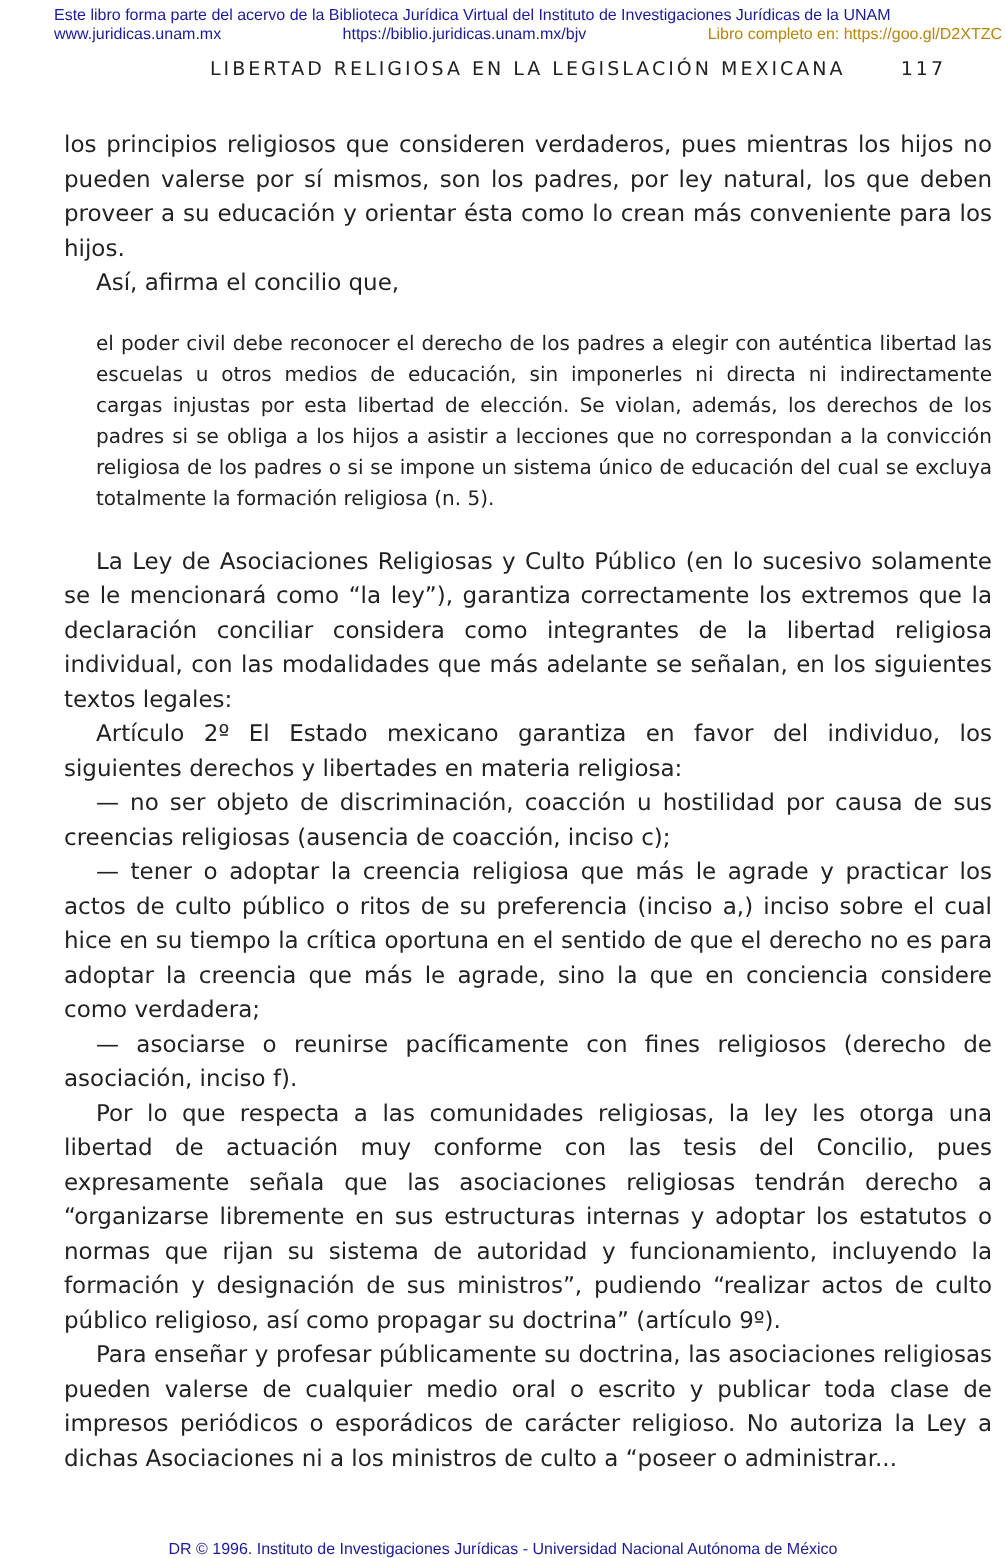Este libro forma parte del acervo de la Biblioteca Jurídica Virtual del Instituto de Investigaciones Jurídicas de la UNAM
www.juridicas.unam.mx https://biblio.juridicas.unam.mx/bjv Libro completo en: https://goo.gl/D2XTZC
LIBERTAD RELIGIOSA EN LA LEGISLACIÓN MEXICANA 117
los principios religiosos que consideren verdaderos, pues mientras los hijos no pueden valerse por sí mismos, son los padres, por ley natural, los que deben proveer a su educación y orientar ésta como lo crean más conveniente para los hijos.
Así, afirma el concilio que,
el poder civil debe reconocer el derecho de los padres a elegir con auténtica libertad las escuelas u otros medios de educación, sin imponerles ni directa ni indirectamente cargas injustas por esta libertad de elección. Se violan, además, los derechos de los padres si se obliga a los hijos a asistir a lecciones que no correspondan a la convicción religiosa de los padres o si se impone un sistema único de educación del cual se excluya totalmente la formación religiosa (n. 5).
La Ley de Asociaciones Religiosas y Culto Público (en lo sucesivo solamente se le mencionará como “la ley”), garantiza correctamente los extremos que la declaración conciliar considera como integrantes de la libertad religiosa individual, con las modalidades que más adelante se señalan, en los siguientes textos legales:
Artículo 2º El Estado mexicano garantiza en favor del individuo, los siguientes derechos y libertades en materia religiosa:
— no ser objeto de discriminación, coacción u hostilidad por causa de sus creencias religiosas (ausencia de coacción, inciso c);
— tener o adoptar la creencia religiosa que más le agrade y practicar los actos de culto público o ritos de su preferencia (inciso a,) inciso sobre el cual hice en su tiempo la crítica oportuna en el sentido de que el derecho no es para adoptar la creencia que más le agrade, sino la que en conciencia considere como verdadera;
— asociarse o reunirse pacíficamente con fines religiosos (derecho de asociación, inciso f).
Por lo que respecta a las comunidades religiosas, la ley les otorga una libertad de actuación muy conforme con las tesis del Concilio, pues expresamente señala que las asociaciones religiosas tendrán derecho a “organizarse libremente en sus estructuras internas y adoptar los estatutos o normas que rijan su sistema de autoridad y funcionamiento, incluyendo la formación y designación de sus ministros”, pudiendo “realizar actos de culto público religioso, así como propagar su doctrina” (artículo 9º).
Para enseñar y profesar públicamente su doctrina, las asociaciones religiosas pueden valerse de cualquier medio oral o escrito y publicar toda clase de impresos periódicos o esporádicos de carácter religioso. No autoriza la Ley a dichas Asociaciones ni a los ministros de culto a “poseer o administrar...
DR © 1996. Instituto de Investigaciones Jurídicas - Universidad Nacional Autónoma de México